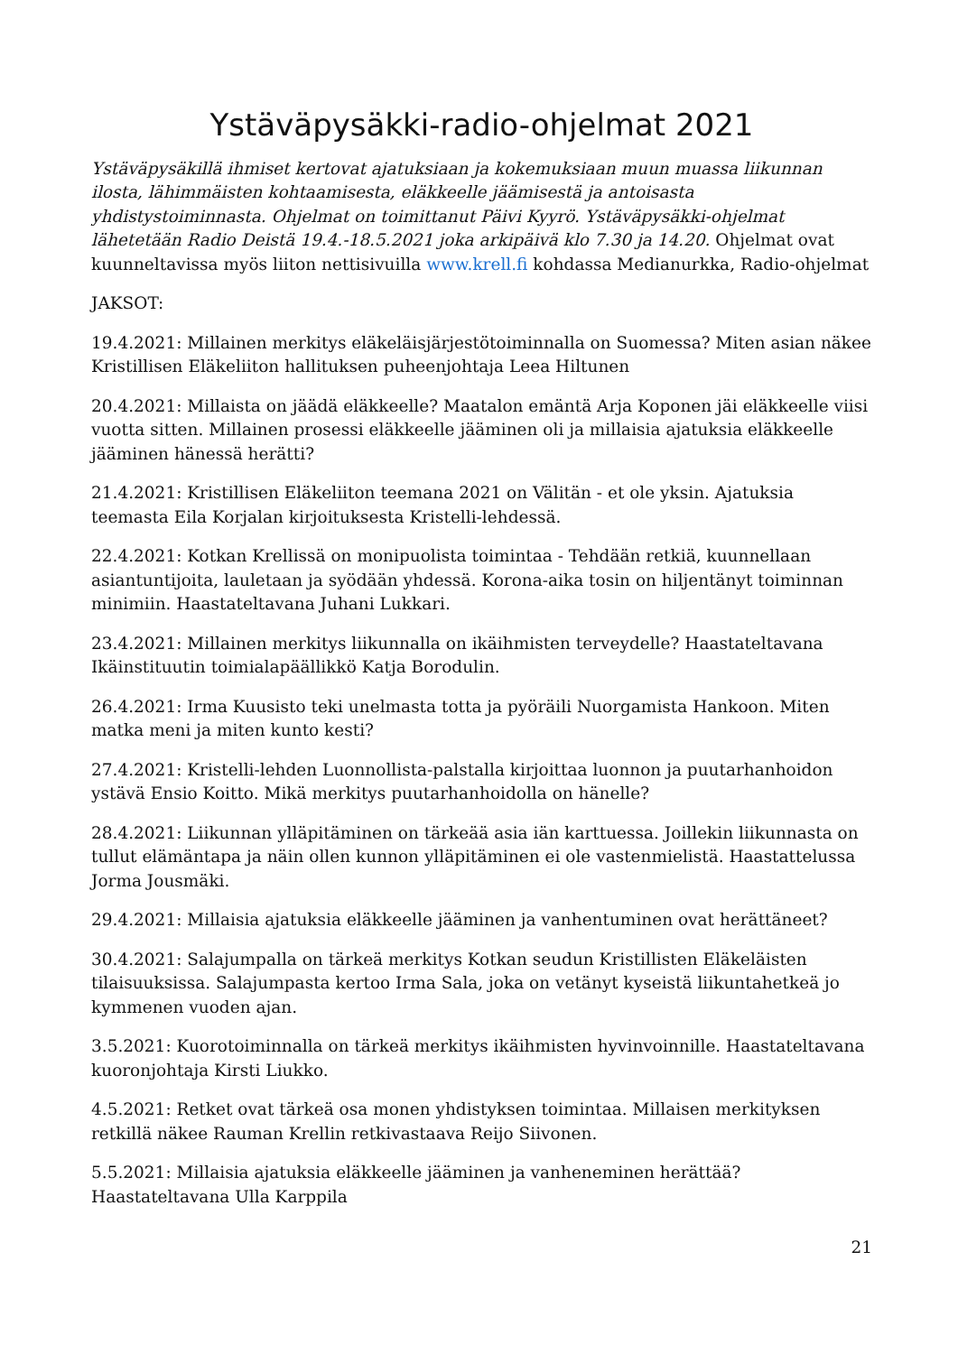Ystäväpysäkki-radio-ohjelmat 2021
Ystäväpysäkillä ihmiset kertovat ajatuksiaan ja kokemuksiaan muun muassa liikunnan ilosta, lähimmäisten kohtaamisesta, eläkkeelle jäämisestä ja antoisasta yhdistystoiminnasta. Ohjelmat on toimittanut Päivi Kyyrö. Ystäväpysäkki-ohjelmat lähetetään Radio Deistä 19.4.-18.5.2021 joka arkipäivä klo 7.30 ja 14.20. Ohjelmat ovat kuunneltavissa myös liiton nettisivuilla www.krell.fi kohdassa Medianurkka, Radio-ohjelmat
JAKSOT:
19.4.2021: Millainen merkitys eläkeläisjärjestötoiminnalla on Suomessa? Miten asian näkee Kristillisen Eläkeliiton hallituksen puheenjohtaja Leea Hiltunen
20.4.2021: Millaista on jäädä eläkkeelle? Maatalon emäntä Arja Koponen jäi eläkkeelle viisi vuotta sitten. Millainen prosessi eläkkeelle jääminen oli ja millaisia ajatuksia eläkkeelle jääminen hänessä herätti?
21.4.2021: Kristillisen Eläkeliiton teemana 2021 on Välitän - et ole yksin. Ajatuksia teemasta Eila Korjalan kirjoituksesta Kristelli-lehdessä.
22.4.2021: Kotkan Krellissä on monipuolista toimintaa - Tehdään retkiä, kuunnellaan asiantuntijoita, lauletaan ja syödään yhdessä. Korona-aika tosin on hiljentänyt toiminnan minimiin. Haastateltavana Juhani Lukkari.
23.4.2021: Millainen merkitys liikunnalla on ikäihmisten terveydelle? Haastateltavana Ikäinstituutin toimialapäällikkö Katja Borodulin.
26.4.2021: Irma Kuusisto teki unelmasta totta ja pyöräili Nuorgamista Hankoon. Miten matka meni ja miten kunto kesti?
27.4.2021: Kristelli-lehden Luonnollista-palstalla kirjoittaa luonnon ja puutarhanhoidon ystävä Ensio Koitto. Mikä merkitys puutarhanhoidolla on hänelle?
28.4.2021: Liikunnan ylläpitäminen on tärkeää asia iän karttuessa. Joillekin liikunnasta on tullut elämäntapa ja näin ollen kunnon ylläpitäminen ei ole vastenmielistä. Haastattelussa Jorma Jousmäki.
29.4.2021: Millaisia ajatuksia eläkkeelle jääminen ja vanhentuminen ovat herättäneet?
30.4.2021: Salajumpalla on tärkeä merkitys Kotkan seudun Kristillisten Eläkeläisten tilaisuuksissa. Salajumpasta kertoo Irma Sala, joka on vetänyt kyseistä liikuntahetkeä jo kymmenen vuoden ajan.
3.5.2021: Kuorotoiminnalla on tärkeä merkitys ikäihmisten hyvinvoinnille. Haastateltavana kuoronjohtaja Kirsti Liukko.
4.5.2021: Retket ovat tärkeä osa monen yhdistyksen toimintaa. Millaisen merkityksen retkillä näkee Rauman Krellin retkivastaava Reijo Siivonen.
5.5.2021: Millaisia ajatuksia eläkkeelle jääminen ja vanheneminen herättää? Haastateltavana Ulla Karppila
21